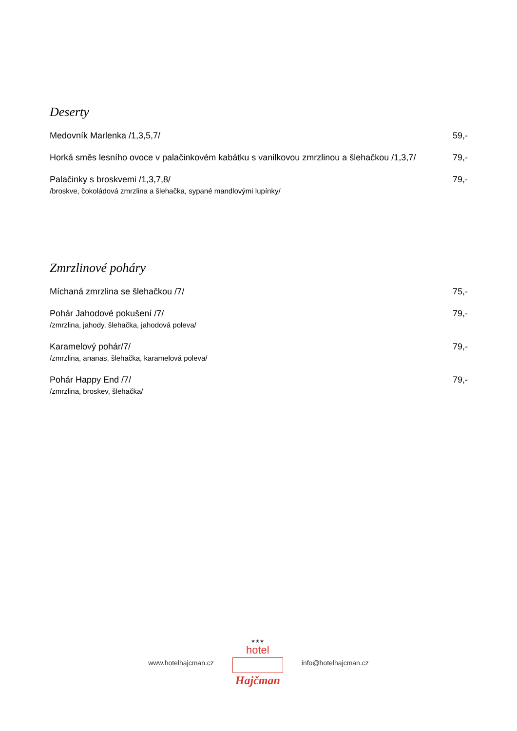Deserty
Medovník Marlenka /1,3,5,7/ 59,-
Horká směs lesního ovoce v palačinkovém kabátku s vanilkovou zmrzlinou a šlehačkou /1,3,7/
79,-
Palačinky s broskvemi /1,3,7,8/
/broskve, čokoládová zmrzlina a šlehačka, sypané mandlovými lupínky/
79,-
Zmrzlinové poháry
Míchaná zmrzlina se šlehačkou /7/ 75,-
Pohár Jahodové pokušení /7/
/zmrzlina, jahody, šlehačka, jahodová poleva/
79,-
Karamelový pohár/7/
/zmrzlina, ananas, šlehačka, karamelová poleva/
79,-
Pohár Happy End /7/
/zmrzlina, broskev, šlehačka/
79,-
www.hotelhajcman.cz
★★★
hotel
Hajčman
info@hotelhajcman.cz